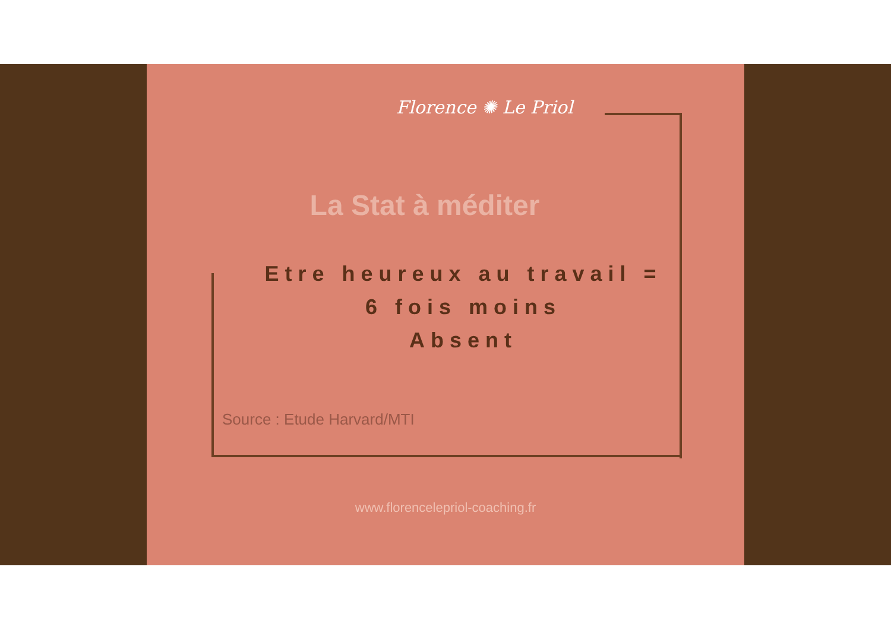Florence ✺ Le Priol
La Stat à méditer
Etre heureux au travail =
6 fois moins
Absent
Source : Etude Harvard/MTI
www.florencelepriol-coaching.fr